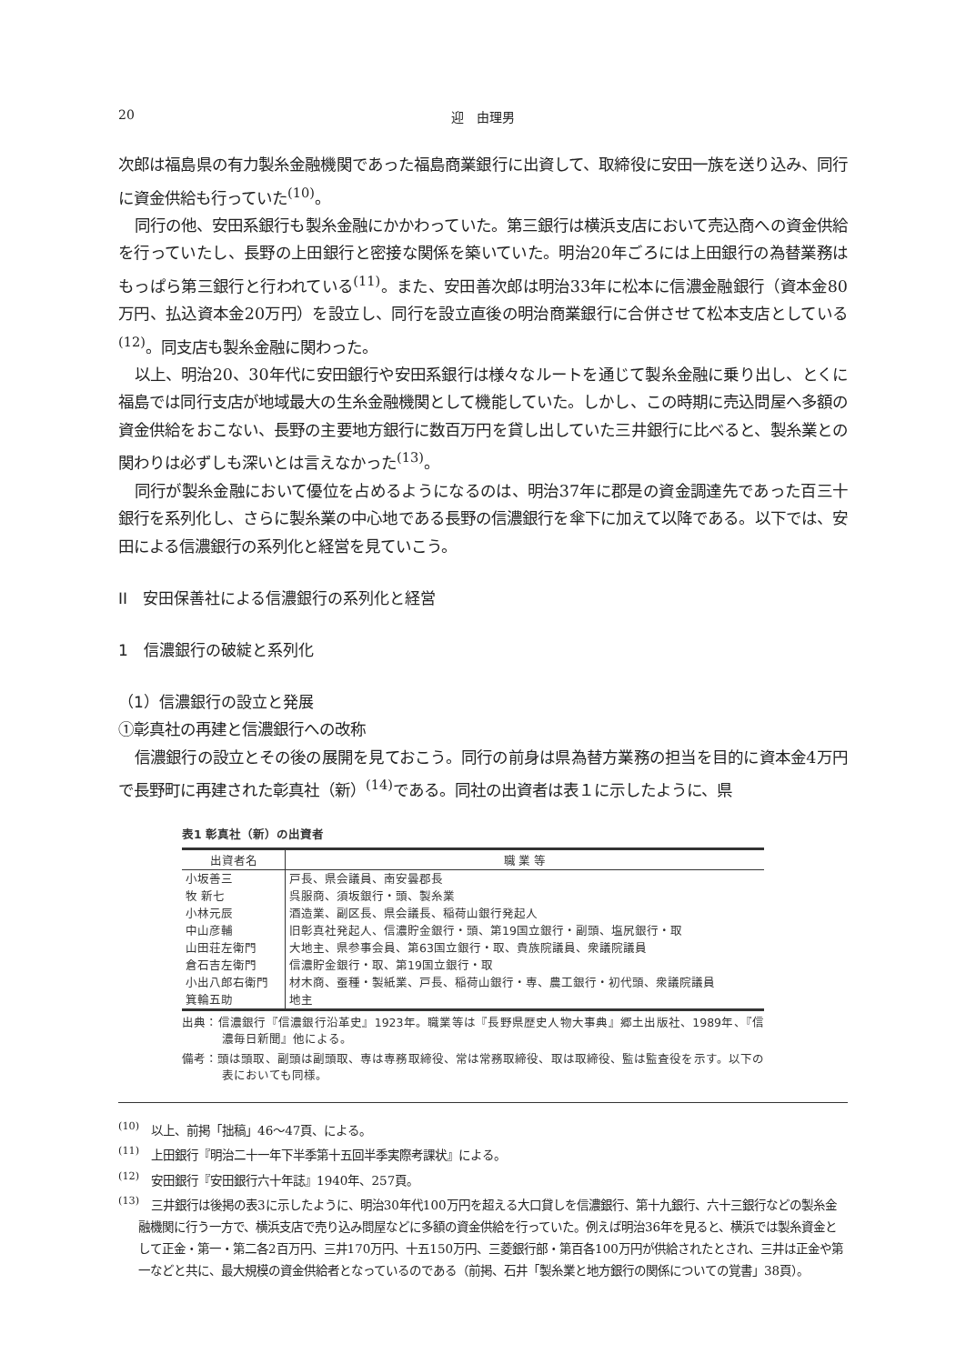20 迎　由理男
次郎は福島県の有力製糸金融機関であった福島商業銀行に出資して、取締役に安田一族を送り込み、同行に資金供給も行っていた<sup>(10)</sup>。
同行の他、安田系銀行も製糸金融にかかわっていた。第三銀行は横浜支店において売込商への資金供給を行っていたし、長野の上田銀行と密接な関係を築いていた。明治20年ごろには上田銀行の為替業務はもっぱら第三銀行と行われている<sup>(11)</sup>。また、安田善次郎は明治33年に松本に信濃金融銀行（資本金80万円、払込資本金20万円）を設立し、同行を設立直後の明治商業銀行に合併させて松本支店としている<sup>(12)</sup>。同支店も製糸金融に関わった。
以上、明治20、30年代に安田銀行や安田系銀行は様々なルートを通じて製糸金融に乗り出し、とくに福島では同行支店が地域最大の生糸金融機関として機能していた。しかし、この時期に売込問屋へ多額の資金供給をおこない、長野の主要地方銀行に数百万円を貸し出していた三井銀行に比べると、製糸業との関わりは必ずしも深いとは言えなかった<sup>(13)</sup>。
同行が製糸金融において優位を占めるようになるのは、明治37年に郡是の資金調達先であった百三十銀行を系列化し、さらに製糸業の中心地である長野の信濃銀行を傘下に加えて以降である。以下では、安田による信濃銀行の系列化と経営を見ていこう。
II　安田保善社による信濃銀行の系列化と経営
1　信濃銀行の破綻と系列化
（1）信濃銀行の設立と発展
①彰真社の再建と信濃銀行への改称
信濃銀行の設立とその後の展開を見ておこう。同行の前身は県為替方業務の担当を目的に資本金4万円で長野町に再建された彰真社（新）<sup>(14)</sup>である。同社の出資者は表１に示したように、県
表1 彰真社（新）の出資者
| 出資者名 | 職 業 等 |
| --- | --- |
| 小坂善三 | 戸長、県会議員、南安曇郡長 |
| 牧 新七 | 呉服商、須坂銀行・頭、製糸業 |
| 小林元辰 | 酒造業、副区長、県会議長、稲荷山銀行発起人 |
| 中山彦輔 | 旧彰真社発起人、信濃貯金銀行・頭、第19国立銀行・副頭、塩尻銀行・取 |
| 山田荘左衛門 | 大地主、県参事会員、第63国立銀行・取、貴族院議員、衆議院議員 |
| 倉石吉左衛門 | 信濃貯金銀行・取、第19国立銀行・取 |
| 小出八郎右衛門 | 材木商、蚕種・製紙業、戸長、稲荷山銀行・専、農工銀行・初代頭、衆議院議員 |
| 箕輪五助 | 地主 |
出典：信濃銀行『信濃銀行沿革史』1923年。職業等は『長野県歴史人物大事典』郷土出版社、1989年、『信濃毎日新聞』他による。
備考：頭は頭取、副頭は副頭取、専は専務取締役、常は常務取締役、取は取締役、監は監査役を示す。以下の表においても同様。
<sup>(10)</sup>　以上、前掲「拙稿」46～47頁、による。
<sup>(11)</sup>　上田銀行『明治二十一年下半季第十五回半季実際考課状』による。
<sup>(12)</sup>　安田銀行『安田銀行六十年誌』1940年、257頁。
<sup>(13)</sup>　三井銀行は後掲の表3に示したように、明治30年代100万円を超える大口貸しを信濃銀行、第十九銀行、六十三銀行などの製糸金融機関に行う一方で、横浜支店で売り込み問屋などに多額の資金供給を行っていた。例えば明治36年を見ると、横浜では製糸資金として正金・第一・第二各2百万円、三井170万円、十五150万円、三菱銀行部・第百各100万円が供給されたとされ、三井は正金や第一などと共に、最大規模の資金供給者となっているのである（前掲、石井「製糸業と地方銀行の関係についての覚書」38頁）。